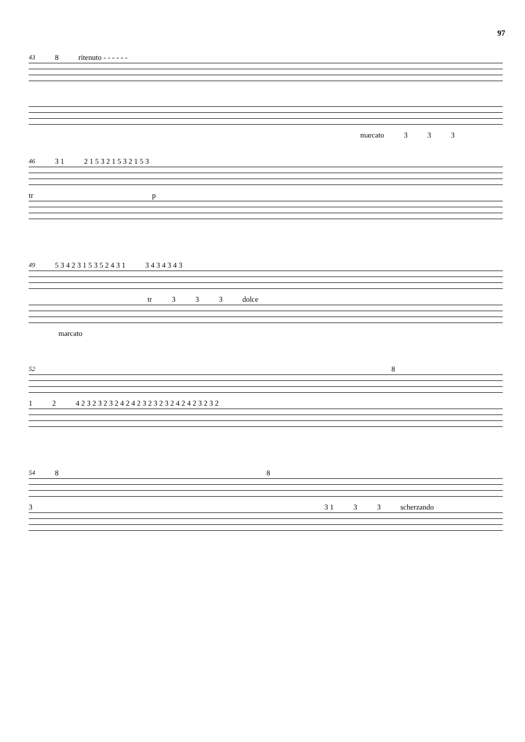97
43 8 ritenuto - - - - - -
marcato 3 3 3
46 3 1 2 1 5 3 2 1 5 3 2 1 5 3
tr p
49 5 3 4 2 3 1 5 3 5 2 4 3 1 3 4 3 4 3 4 3
tr 3 3 3 dolce
marcato
52 8
1 2 4 2 3 2 3 2 3 2 4 2 4 2 3 2 3 2 3 2 4 2 4 2 3 2 3 2
54 8 8
3 3 1 3 3 scherzando